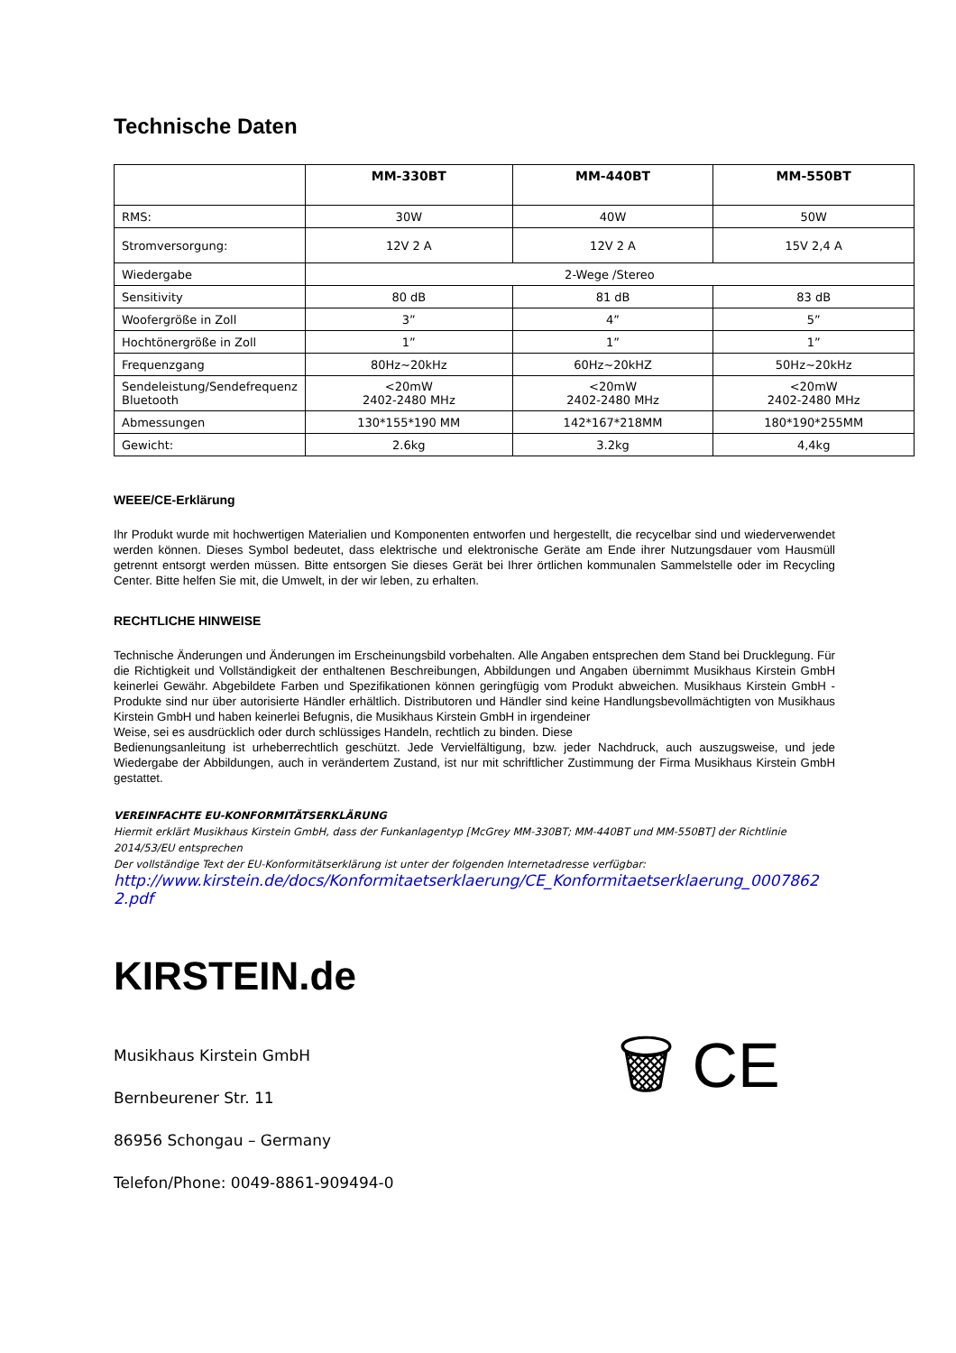Technische Daten
| | MM-330BT | MM-440BT | MM-550BT |
| --- | --- | --- | --- |
| RMS: | 30W | 40W | 50W |
| Stromversorgung: | 12V 2 A | 12V 2 A | 15V 2,4 A |
| Wiedergabe | 2-Wege /Stereo | | |
| Sensitivity | 80 dB | 81 dB | 83 dB |
| Woofergröße in Zoll | 3” | 4” | 5” |
| Hochtönergröße in Zoll | 1” | 1” | 1” |
| Frequenzgang | 80Hz~20kHz | 60Hz~20kHZ | 50Hz~20kHz |
| Sendeleistung/Sendefrequenz Bluetooth | <20mW 2402-2480 MHz | <20mW 2402-2480 MHz | <20mW 2402-2480 MHz |
| Abmessungen | 130*155*190 MM | 142*167*218MM | 180*190*255MM |
| Gewicht: | 2.6kg | 3.2kg | 4,4kg |
WEEE/CE-Erklärung
Ihr Produkt wurde mit hochwertigen Materialien und Komponenten entworfen und hergestellt, die recycelbar sind und wiederverwendet werden können. Dieses Symbol bedeutet, dass elektrische und elektronische Geräte am Ende ihrer Nutzungsdauer vom Hausmüll getrennt entsorgt werden müssen. Bitte entsorgen Sie dieses Gerät bei Ihrer örtlichen kommunalen Sammelstelle oder im Recycling Center. Bitte helfen Sie mit, die Umwelt, in der wir leben, zu erhalten.
RECHTLICHE HINWEISE
Technische Änderungen und Änderungen im Erscheinungsbild vorbehalten. Alle Angaben entsprechen dem Stand bei Drucklegung. Für die Richtigkeit und Vollständigkeit der enthaltenen Beschreibungen, Abbildungen und Angaben übernimmt Musikhaus Kirstein GmbH keinerlei Gewähr. Abgebildete Farben und Spezifikationen können geringfügig vom Produkt abweichen. Musikhaus Kirstein GmbH - Produkte sind nur über autorisierte Händler erhältlich. Distributoren und Händler sind keine Handlungsbevollmächtigten von Musikhaus Kirstein GmbH und haben keinerlei Befugnis, die Musikhaus Kirstein GmbH in irgendeiner
Weise, sei es ausdrücklich oder durch schlüssiges Handeln, rechtlich zu binden. Diese
Bedienungsanleitung ist urheberrechtlich geschützt. Jede Vervielfältigung, bzw. jeder Nachdruck, auch auszugsweise, und jede Wiedergabe der Abbildungen, auch in verändertem Zustand, ist nur mit schriftlicher Zustimmung der Firma Musikhaus Kirstein GmbH gestattet.
VEREINFACHTE EU-KONFORMITÄTSERKLÄRUNG
Hiermit erklärt Musikhaus Kirstein GmbH, dass der Funkanlagentyp [McGrey MM-330BT; MM-440BT und MM-550BT] der Richtlinie
2014/53/EU entsprechen
Der vollständige Text der EU-Konformitätserklärung ist unter der folgenden Internetadresse verfügbar:
http://www.kirstein.de/docs/Konformitaetserklaerung/CE_Konformitaetserklaerung_0007862
2.pdf
KIRSTEIN.de
Musikhaus Kirstein GmbH
Bernbeurener Str. 11
86956 Schongau – Germany
Telefon/Phone: 0049-8861-909494-0
🗑 CE